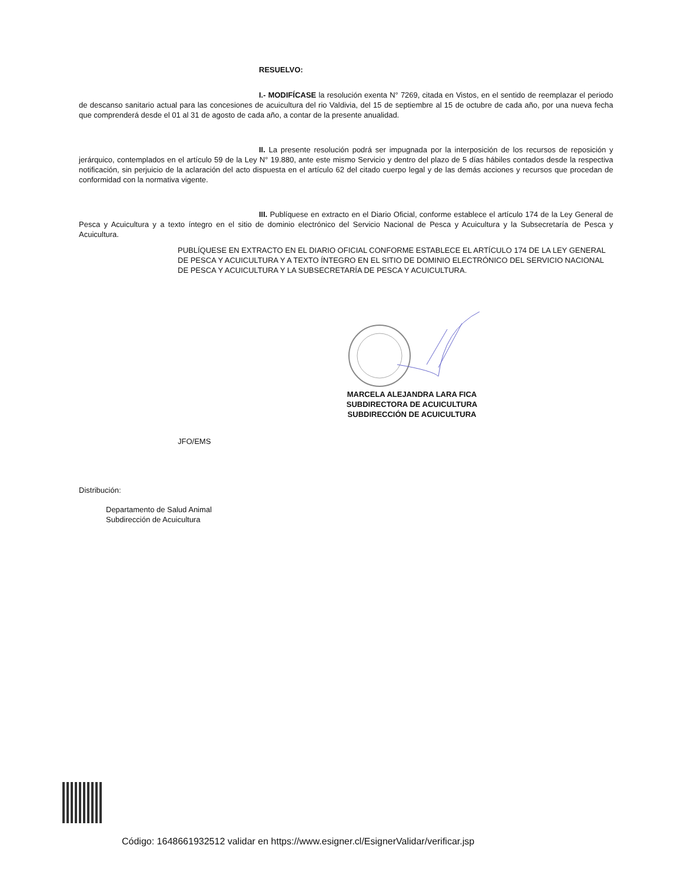RESUELVO:
I.- MODIFÍCASE la resolución exenta N° 7269, citada en Vistos, en el sentido de reemplazar el periodo de descanso sanitario actual para las concesiones de acuicultura del rio Valdivia, del 15 de septiembre al 15 de octubre de cada año, por una nueva fecha que comprenderá desde el 01 al 31 de agosto de cada año, a contar de la presente anualidad.
II. La presente resolución podrá ser impugnada por la interposición de los recursos de reposición y jerárquico, contemplados en el artículo 59 de la Ley N° 19.880, ante este mismo Servicio y dentro del plazo de 5 días hábiles contados desde la respectiva notificación, sin perjuicio de la aclaración del acto dispuesta en el artículo 62 del citado cuerpo legal y de las demás acciones y recursos que procedan de conformidad con la normativa vigente.
III. Publíquese en extracto en el Diario Oficial, conforme establece el artículo 174 de la Ley General de Pesca y Acuicultura y a texto íntegro en el sitio de dominio electrónico del Servicio Nacional de Pesca y Acuicultura y la Subsecretaría de Pesca y Acuicultura.
PUBLÍQUESE EN EXTRACTO EN EL DIARIO OFICIAL CONFORME ESTABLECE EL ARTÍCULO 174 DE LA LEY GENERAL DE PESCA Y ACUICULTURA Y A TEXTO ÍNTEGRO EN EL SITIO DE DOMINIO ELECTRÓNICO DEL SERVICIO NACIONAL DE PESCA Y ACUICULTURA Y LA SUBSECRETARÍA DE PESCA Y ACUICULTURA.
MARCELA ALEJANDRA LARA FICA
SUBDIRECTORA DE ACUICULTURA
SUBDIRECCIÓN DE ACUICULTURA
JFO/EMS
Distribución:
Departamento de Salud Animal
Subdirección de Acuicultura
Código: 1648661932512 validar en https://www.esigner.cl/EsignerValidar/verificar.jsp